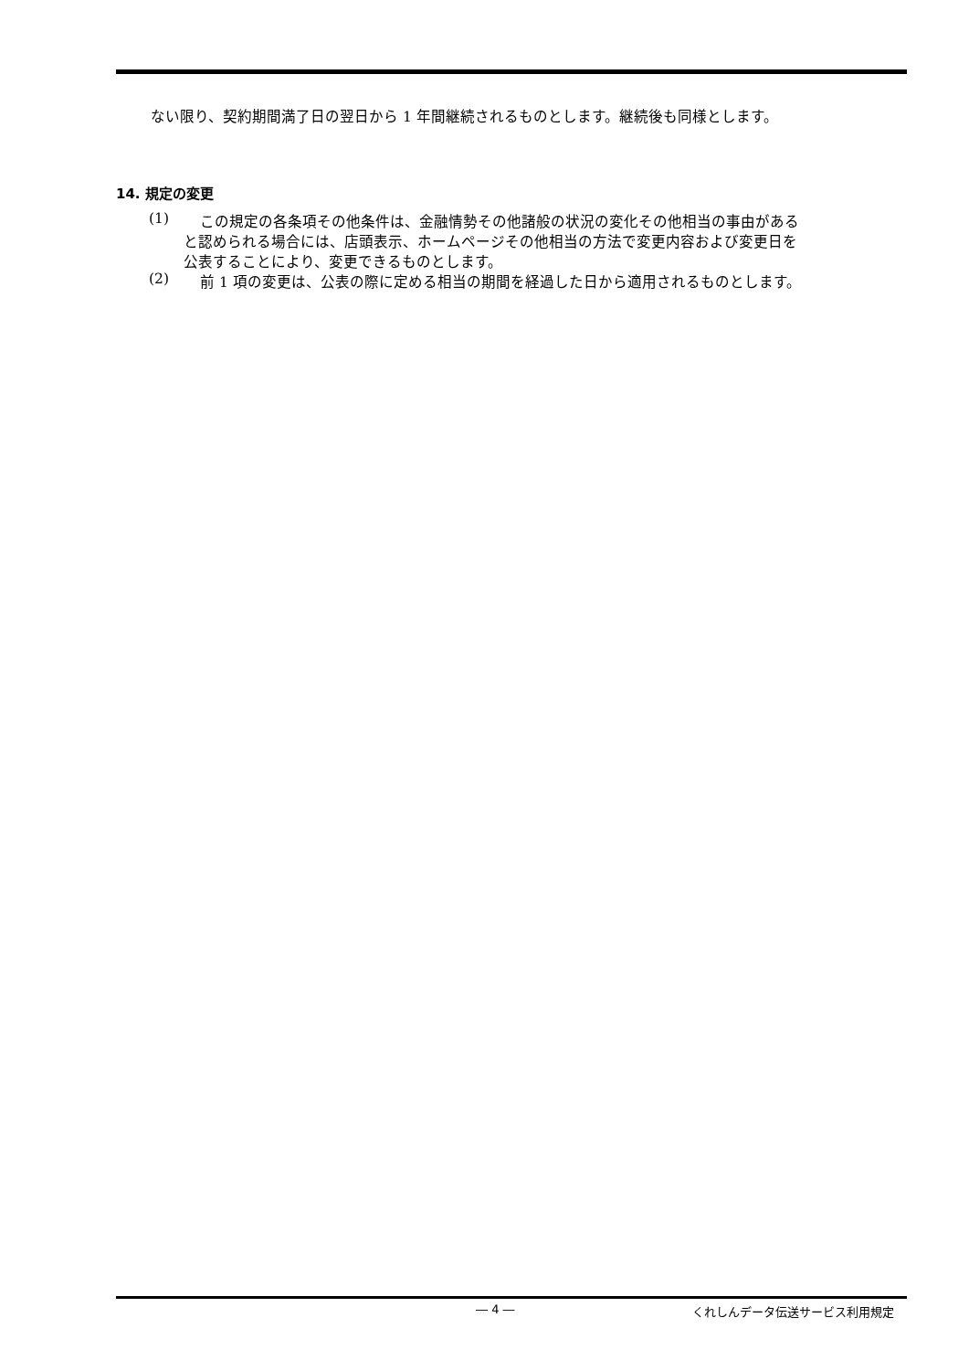ない限り、契約期間満了日の翌日から 1 年間継続されるものとします。継続後も同様とします。
14. 規定の変更
(1) この規定の各条項その他条件は、金融情勢その他諸般の状況の変化その他相当の事由がある
と認められる場合には、店頭表示、ホームページその他相当の方法で変更内容および変更日を
公表することにより、変更できるものとします。
(2) 前 1 項の変更は、公表の際に定める相当の期間を経過した日から適用されるものとします。
― 4 ― くれしんデータ伝送サービス利用規定